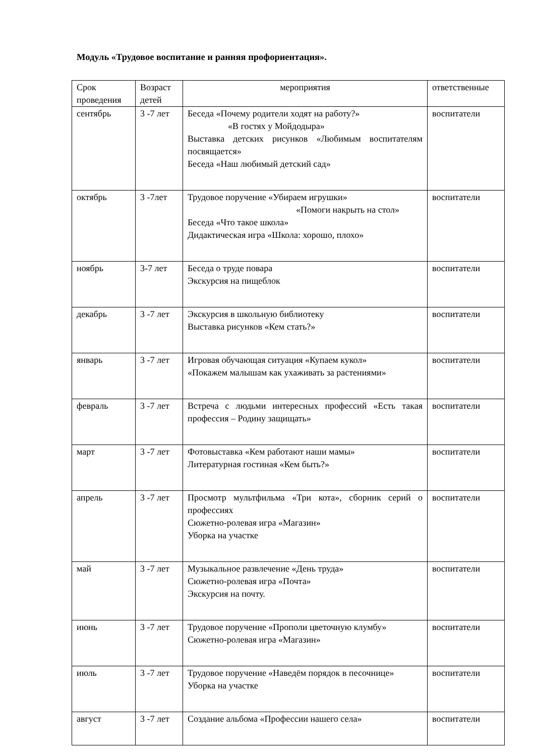Модуль «Трудовое воспитание и ранняя профориентация».
| Срок проведения | Возраст детей | мероприятия | ответственные |
| сентябрь | 3 -7 лет | Беседа «Почему родители ходят на работу?» «В гостях у Мойдодыра» Выставка детских рисунков «Любимым воспитателям посвящается» Беседа «Наш любимый детский сад» | воспитатели |
| октябрь | 3 -7лет | Трудовое поручение «Убираем игрушки» «Помоги накрыть на стол» Беседа «Что такое школа» Дидактическая игра «Школа: хорошо, плохо» | воспитатели |
| ноябрь | 3-7 лет | Беседа о труде повара Экскурсия на пищеблок | воспитатели |
| декабрь | 3 -7 лет | Экскурсия в школьную библиотеку Выставка рисунков «Кем стать?» | воспитатели |
| январь | 3 -7 лет | Игровая обучающая ситуация «Купаем кукол» «Покажем малышам как ухаживать за растениями» | воспитатели |
| февраль | 3 -7 лет | Встреча с людьми интересных профессий «Есть такая профессия – Родину защищать» | воспитатели |
| март | 3 -7 лет | Фотовыставка «Кем работают наши мамы» Литературная гостиная «Кем быть?» | воспитатели |
| апрель | 3 -7 лет | Просмотр мультфильма «Три кота», сборник серий о профессиях Сюжетно-ролевая игра «Магазин» Уборка на участке | воспитатели |
| май | 3 -7 лет | Музыкальное развлечение «День труда» Сюжетно-ролевая игра «Почта» Экскурсия на почту. | воспитатели |
| июнь | 3 -7 лет | Трудовое поручение «Прополи цветочную клумбу» Сюжетно-ролевая игра «Магазин» | воспитатели |
| июль | 3 -7 лет | Трудовое поручение «Наведём порядок в песочнице» Уборка на участке | воспитатели |
| август | 3 -7 лет | Создание альбома «Профессии нашего села» | воспитатели |